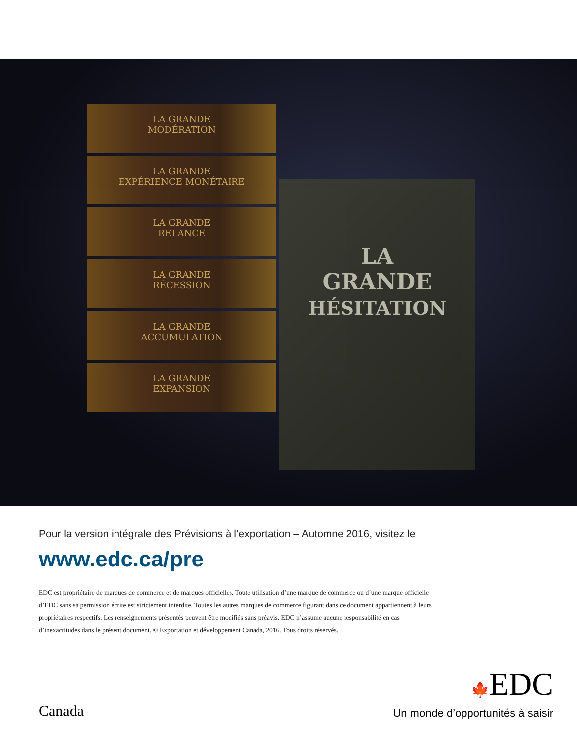LA GRANDE
MODÉRATION
LA GRANDE
EXPÉRIENCE MONÉTAIRE
LA GRANDE
RELANCE
LA GRANDE
RÉCESSION
LA GRANDE
ACCUMULATION
LA GRANDE
EXPANSION
LA
GRANDE
HÉSITATION
Pour la version intégrale des Prévisions à l’exportation – Automne 2016, visitez le
www.edc.ca/pre
EDC est propriétaire de marques de commerce et de marques officielles. Toute utilisation d’une marque de commerce ou d’une marque officielle d’EDC sans sa permission écrite est strictement interdite. Toutes les autres marques de commerce figurant dans ce document appartiennent à leurs propriétaires respectifs. Les renseignements présentés peuvent être modifiés sans préavis. EDC n’assume aucune responsabilité en cas d’inexactitudes dans le présent document. © Exportation et développement Canada, 2016. Tous droits réservés.
Canada
🍁EDC
Un monde d’opportunités à saisir